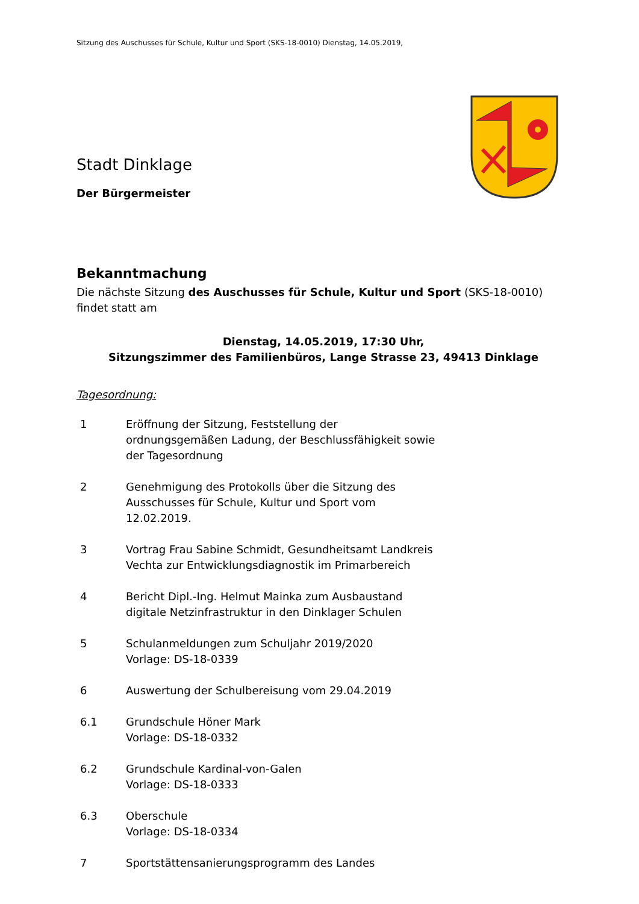Sitzung des Auschusses für Schule, Kultur und Sport (SKS-18-0010) Dienstag, 14.05.2019,
Stadt Dinklage
Der Bürgermeister
Bekanntmachung
Die nächste Sitzung des Auschusses für Schule, Kultur und Sport (SKS-18-0010) findet statt am
Dienstag, 14.05.2019, 17:30 Uhr,
Sitzungszimmer des Familienbüros, Lange Strasse 23, 49413 Dinklage
Tagesordnung:
1 Eröffnung der Sitzung, Feststellung der
ordnungsgemäßen Ladung, der Beschlussfähigkeit sowie
der Tagesordnung
2 Genehmigung des Protokolls über die Sitzung des
Ausschusses für Schule, Kultur und Sport vom
12.02.2019.
3 Vortrag Frau Sabine Schmidt, Gesundheitsamt Landkreis
Vechta zur Entwicklungsdiagnostik im Primarbereich
4 Bericht Dipl.-Ing. Helmut Mainka zum Ausbaustand
digitale Netzinfrastruktur in den Dinklager Schulen
5 Schulanmeldungen zum Schuljahr 2019/2020
Vorlage: DS-18-0339
6 Auswertung der Schulbereisung vom 29.04.2019
6.1 Grundschule Höner Mark
Vorlage: DS-18-0332
6.2 Grundschule Kardinal-von-Galen
Vorlage: DS-18-0333
6.3 Oberschule
Vorlage: DS-18-0334
7 Sportstättensanierungsprogramm des Landes